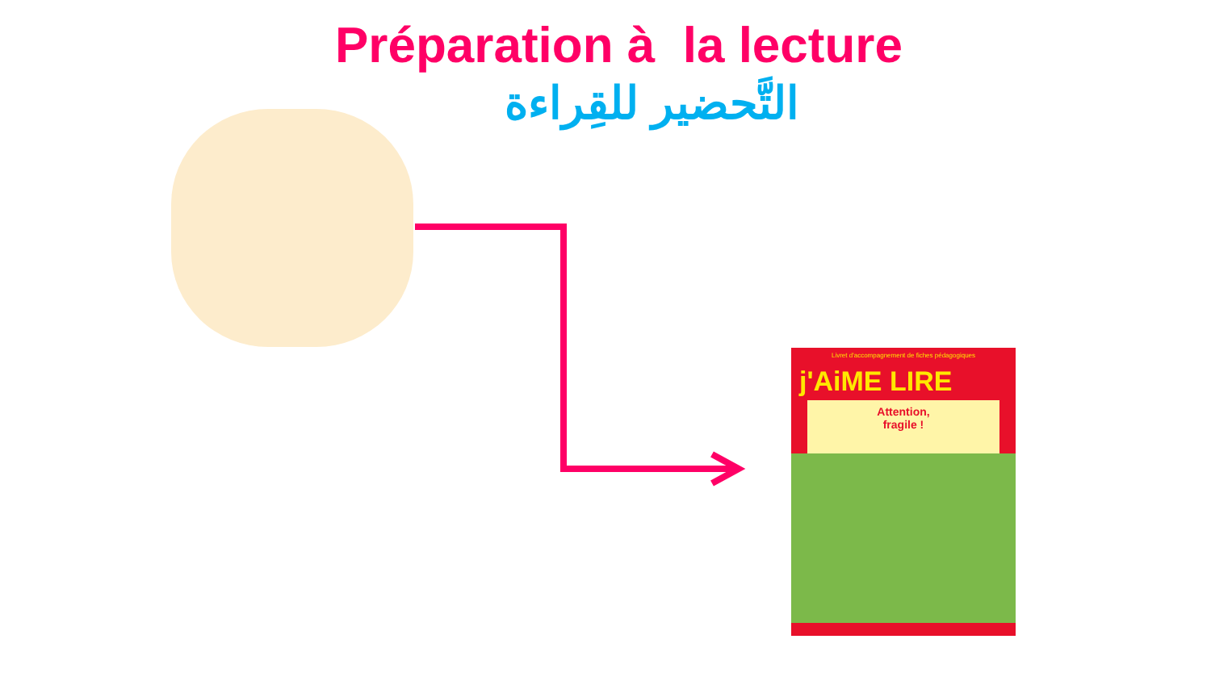Préparation à la lecture
التَّحضير للقِراءة
Livret d'accompagnement de fiches pédagogiques
j'AiME LIRE
Attention,
fragile !